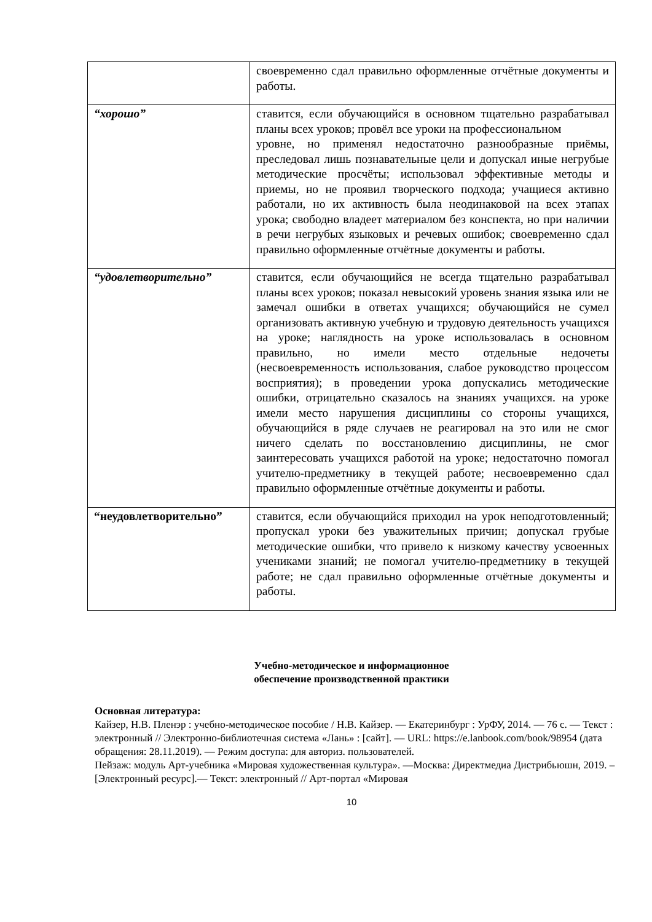| | своевременно сдал правильно оформленные отчётные документы и работы. |
| “хорошо” | ставится, если обучающийся в основном тщательно разрабатывал планы всех уроков; провёл все уроки на профессиональном уровне, но применял недостаточно разнообразные приёмы, преследовал лишь познавательные цели и допускал иные негрубые методические просчёты; использовал эффективные методы и приемы, но не проявил творческого подхода; учащиеся активно работали, но их активность была неодинаковой на всех этапах урока; свободно владеет материалом без конспекта, но при наличии в речи негрубых языковых и речевых ошибок; своевременно сдал правильно оформленные отчётные документы и работы. |
| “удовлетворительно” | ставится, если обучающийся не всегда тщательно разрабатывал планы всех уроков; показал невысокий уровень знания языка или не замечал ошибки в ответах учащихся; обучающийся не сумел организовать активную учебную и трудовую деятельность учащихся на уроке; наглядность на уроке использовалась в основном правильно, но имели место отдельные недочеты (несвоевременность использования, слабое руководство процессом восприятия); в проведении урока допускались методические ошибки, отрицательно сказалось на знаниях учащихся. на уроке имели место нарушения дисциплины со стороны учащихся, обучающийся в ряде случаев не реагировал на это или не смог ничего сделать по восстановлению дисциплины, не смог заинтересовать учащихся работой на уроке; недостаточно помогал учителю-предметнику в текущей работе; несвоевременно сдал правильно оформленные отчётные документы и работы. |
| “неудовлетворительно” | ставится, если обучающийся приходил на урок неподготовленный; пропускал уроки без уважительных причин; допускал грубые методические ошибки, что привело к низкому качеству усвоенных учениками знаний; не помогал учителю-предметнику в текущей работе; не сдал правильно оформленные отчётные документы и работы. |
Учебно-методическое и информационное
обеспечение производственной практики
Основная литература:
Кайзер, Н.В. Пленэр : учебно-методическое пособие / Н.В. Кайзер. — Екатеринбург : УрФУ, 2014. — 76 с. — Текст : электронный // Электронно-библиотечная система «Лань» : [сайт]. — URL: https://e.lanbook.com/book/98954 (дата обращения: 28.11.2019). — Режим доступа: для авториз. пользователей.
Пейзаж: модуль Арт-учебника «Мировая художественная культура». —Москва: Директмедиа Дистрибьюшн, 2019. – [Электронный ресурс].— Текст: электронный // Арт-портал «Мировая
10